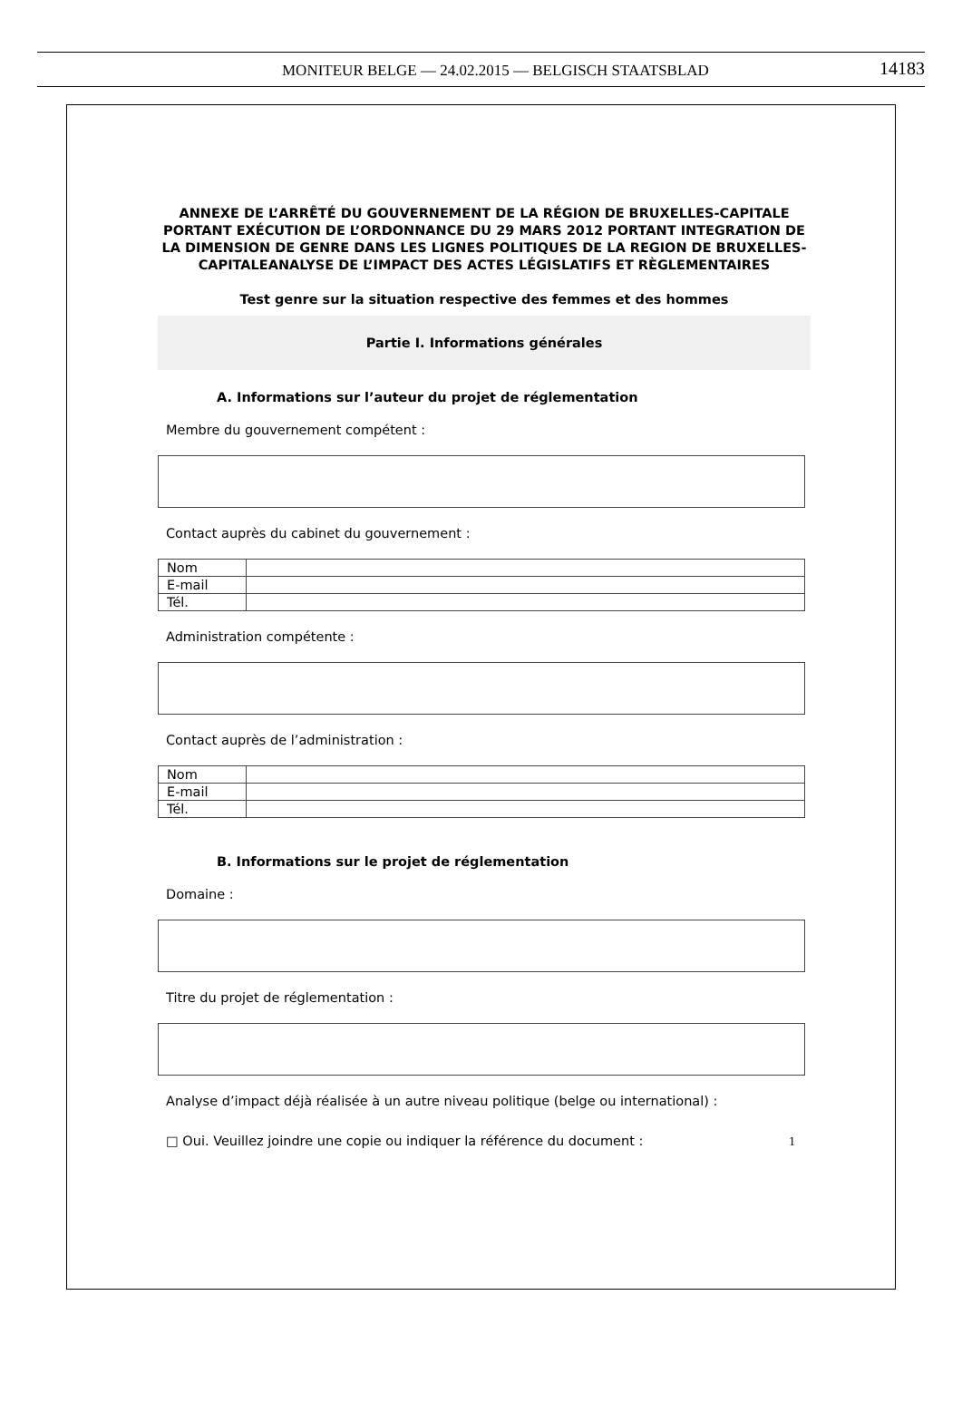MONITEUR BELGE — 24.02.2015 — BELGISCH STAATSBLAD 14183
ANNEXE DE L’ARRÊTÉ DU GOUVERNEMENT DE LA RÉGION DE BRUXELLES-CAPITALE PORTANT EXÉCUTION DE L’ORDONNANCE DU 29 MARS 2012 PORTANT INTEGRATION DE LA DIMENSION DE GENRE DANS LES LIGNES POLITIQUES DE LA REGION DE BRUXELLES-CAPITALEANALYSE DE L’IMPACT DES ACTES LÉGISLATIFS ET RÈGLEMENTAIRES
Test genre sur la situation respective des femmes et des hommes
Partie I. Informations générales
A. Informations sur l’auteur du projet de réglementation
Membre du gouvernement compétent :
Contact auprès du cabinet du gouvernement :
| Nom | |
| E-mail | |
| Tél. | |
Administration compétente :
Contact auprès de l’administration :
| Nom | |
| E-mail | |
| Tél. | |
B. Informations sur le projet de réglementation
Domaine :
Titre du projet de réglementation :
Analyse d’impact déjà réalisée à un autre niveau politique (belge ou international) :
□ Oui. Veuillez joindre une copie ou indiquer la référence du document :
1